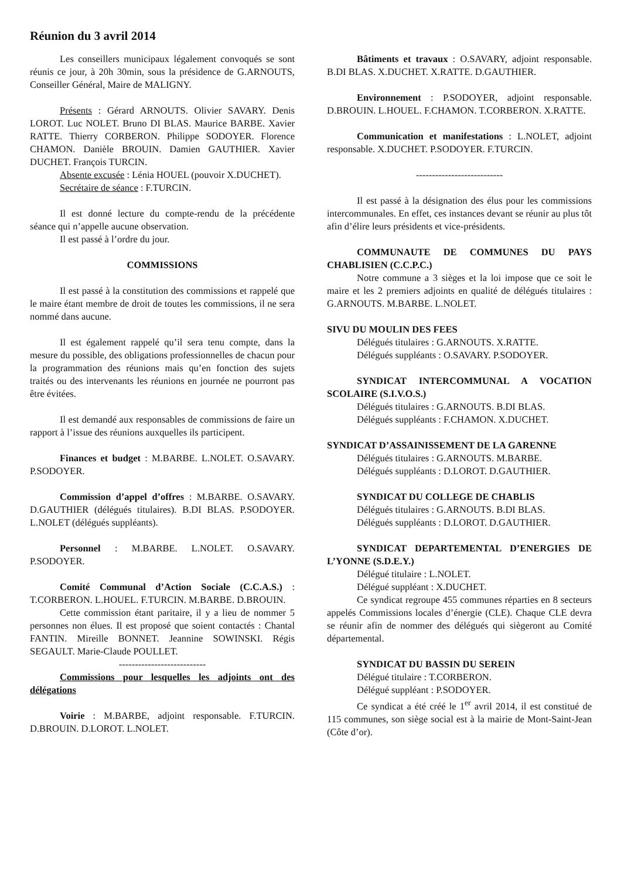Réunion du 3 avril 2014
Les conseillers municipaux légalement convoqués se sont réunis ce jour, à 20h 30min, sous la présidence de G.ARNOUTS, Conseiller Général, Maire de MALIGNY.
Présents : Gérard ARNOUTS. Olivier SAVARY. Denis LOROT. Luc NOLET. Bruno DI BLAS. Maurice BARBE. Xavier RATTE. Thierry CORBERON. Philippe SODOYER. Florence CHAMON. Danièle BROUIN. Damien GAUTHIER. Xavier DUCHET. François TURCIN.
Absente excusée : Lénia HOUEL (pouvoir X.DUCHET).
Secrétaire de séance : F.TURCIN.
Il est donné lecture du compte-rendu de la précédente séance qui n’appelle aucune observation.
Il est passé à l’ordre du jour.
COMMISSIONS
Il est passé à la constitution des commissions et rappelé que le maire étant membre de droit de toutes les commissions, il ne sera nommé dans aucune.
Il est également rappelé qu’il sera tenu compte, dans la mesure du possible, des obligations professionnelles de chacun pour la programmation des réunions mais qu’en fonction des sujets traités ou des intervenants les réunions en journée ne pourront pas être évitées.
Il est demandé aux responsables de commissions de faire un rapport à l’issue des réunions auxquelles ils participent.
Finances et budget : M.BARBE. L.NOLET. O.SAVARY. P.SODOYER.
Commission d’appel d’offres : M.BARBE. O.SAVARY. D.GAUTHIER (délégués titulaires). B.DI BLAS. P.SODOYER. L.NOLET (délégués suppléants).
Personnel : M.BARBE. L.NOLET. O.SAVARY. P.SODOYER.
Comité Communal d’Action Sociale (C.C.A.S.) : T.CORBERON. L.HOUEL. F.TURCIN. M.BARBE. D.BROUIN.
Cette commission étant paritaire, il y a lieu de nommer 5 personnes non élues. Il est proposé que soient contactés : Chantal FANTIN. Mireille BONNET. Jeannine SOWINSKI. Régis SEGAULT. Marie-Claude POULLET.
---------------------------
Commissions pour lesquelles les adjoints ont des délégations
Voirie : M.BARBE, adjoint responsable. F.TURCIN. D.BROUIN. D.LOROT. L.NOLET.
Bâtiments et travaux : O.SAVARY, adjoint responsable. B.DI BLAS. X.DUCHET. X.RATTE. D.GAUTHIER.
Environnement : P.SODOYER, adjoint responsable. D.BROUIN. L.HOUEL. F.CHAMON. T.CORBERON. X.RATTE.
Communication et manifestations : L.NOLET, adjoint responsable. X.DUCHET. P.SODOYER. F.TURCIN.
---------------------------
Il est passé à la désignation des élus pour les commissions intercommunales. En effet, ces instances devant se réunir au plus tôt afin d’élire leurs présidents et vice-présidents.
COMMUNAUTE DE COMMUNES DU PAYS CHABLISIEN (C.C.P.C.)
Notre commune a 3 sièges et la loi impose que ce soit le maire et les 2 premiers adjoints en qualité de délégués titulaires : G.ARNOUTS. M.BARBE. L.NOLET.
SIVU DU MOULIN DES FEES
Délégués titulaires : G.ARNOUTS. X.RATTE.
Délégués suppléants : O.SAVARY. P.SODOYER.
SYNDICAT INTERCOMMUNAL A VOCATION SCOLAIRE (S.I.V.O.S.)
Délégués titulaires : G.ARNOUTS. B.DI BLAS.
Délégués suppléants : F.CHAMON. X.DUCHET.
SYNDICAT D’ASSAINISSEMENT DE LA GARENNE
Délégués titulaires : G.ARNOUTS. M.BARBE.
Délégués suppléants : D.LOROT. D.GAUTHIER.
SYNDICAT DU COLLEGE DE CHABLIS
Délégués titulaires : G.ARNOUTS. B.DI BLAS.
Délégués suppléants : D.LOROT. D.GAUTHIER.
SYNDICAT DEPARTEMENTAL D’ENERGIES DE L’YONNE (S.D.E.Y.)
Délégué titulaire : L.NOLET.
Délégué suppléant : X.DUCHET.
Ce syndicat regroupe 455 communes réparties en 8 secteurs appelés Commissions locales d’énergie (CLE). Chaque CLE devra se réunir afin de nommer des délégués qui siègeront au Comité départemental.
SYNDICAT DU BASSIN DU SEREIN
Délégué titulaire : T.CORBERON.
Délégué suppléant : P.SODOYER.
Ce syndicat a été créé le 1<sup>er</sup> avril 2014, il est constitué de 115 communes, son siège social est à la mairie de Mont-Saint-Jean (Côte d’or).